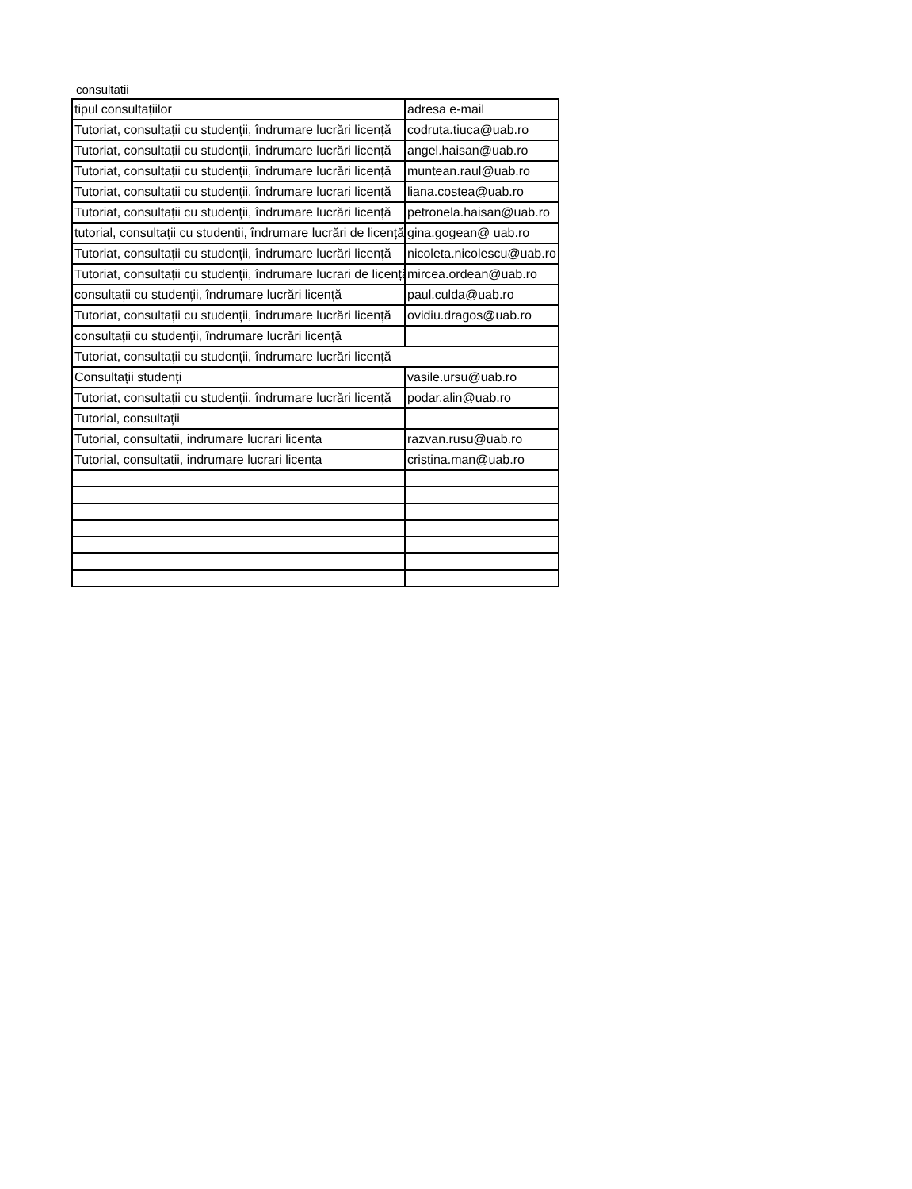consultatii
| tipul consultațiilor | adresa e-mail |
| Tutoriat, consultații cu studenții, îndrumare lucrări licență | codruta.tiuca@uab.ro |
| Tutoriat, consultații cu studenții, îndrumare lucrări licență | angel.haisan@uab.ro |
| Tutoriat, consultații cu studenții, îndrumare lucrări licență | muntean.raul@uab.ro |
| Tutoriat, consultații cu studenții, îndrumare lucrari licență | liana.costea@uab.ro |
| Tutoriat, consultații cu studenții, îndrumare lucrări licență | petronela.haisan@uab.ro |
| tutorial, consultații cu studentii, îndrumare lucrări de licență | gina.gogean@ uab.ro |
| Tutoriat, consultații cu studenții, îndrumare lucrări licență | nicoleta.nicolescu@uab.ro |
| Tutoriat, consultații cu studenții, îndrumare lucrari de licență | mircea.ordean@uab.ro |
| consultații cu studenții, îndrumare lucrări licență | paul.culda@uab.ro |
| Tutoriat, consultații cu studenții, îndrumare lucrări licență | ovidiu.dragos@uab.ro |
| consultații cu studenții, îndrumare lucrări licență | |
| Tutoriat, consultații cu studenții, îndrumare lucrări licență | |
| Consultații studenți | vasile.ursu@uab.ro |
| Tutoriat, consultații cu studenții, îndrumare lucrări licență | podar.alin@uab.ro |
| Tutorial, consultații | |
| Tutorial, consultatii, indrumare lucrari licenta | razvan.rusu@uab.ro |
| Tutorial, consultatii, indrumare lucrari licenta | cristina.man@uab.ro |